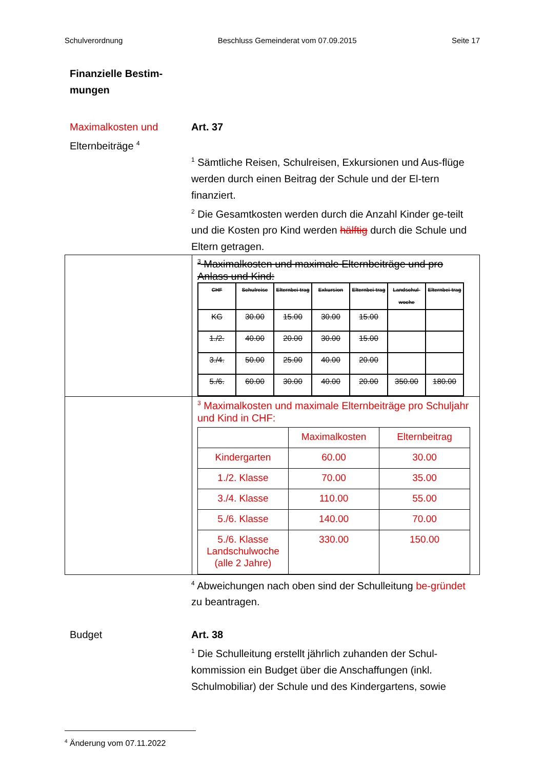Schulverordnung Beschluss Gemeinderat vom 07.09.2015 Seite 17
Finanzielle Bestim-
mungen
Maximalkosten und
Elternbeiträge <sup>4</sup>
Art. 37
<sup>1</sup> Sämtliche Reisen, Schulreisen, Exkursionen und Aus-flüge werden durch einen Beitrag der Schule und der El-tern finanziert.
<sup>2</sup> Die Gesamtkosten werden durch die Anzahl Kinder ge-teilt und die Kosten pro Kind werden hälftig durch die Schule und Eltern getragen.
<sup>3</sup> Maximalkosten und maximale Elternbeiträge und pro Anlass und Kind:
| CHF | Schulreise | Elternbei-trag | Exkursion | Elternbei-trag | Landschul-woche | Elternbei-trag |
| --- | --- | --- | --- | --- | --- | --- |
| KG | 30.00 | 15.00 | 30.00 | 15.00 | | |
| 1./2. | 40.00 | 20.00 | 30.00 | 15.00 | | |
| 3./4. | 50.00 | 25.00 | 40.00 | 20.00 | | |
| 5./6. | 60.00 | 30.00 | 40.00 | 20.00 | 350.00 | 180.00 |
<sup>3</sup> Maximalkosten und maximale Elternbeiträge pro Schuljahr und Kind in CHF:
| | Maximalkosten | Elternbeitrag |
| Kindergarten | 60.00 | 30.00 |
| 1./2. Klasse | 70.00 | 35.00 |
| 3./4. Klasse | 110.00 | 55.00 |
| 5./6. Klasse | 140.00 | 70.00 |
| 5./6. Klasse Landschulwoche (alle 2 Jahre) | 330.00 | 150.00 |
<sup>4</sup> Abweichungen nach oben sind der Schulleitung be-gründet zu beantragen.
Budget Art. 38
<sup>1</sup> Die Schulleitung erstellt jährlich zuhanden der Schul-kommission ein Budget über die Anschaffungen (inkl. Schulmobiliar) der Schule und des Kindergartens, sowie
<sup>4</sup> Änderung vom 07.11.2022